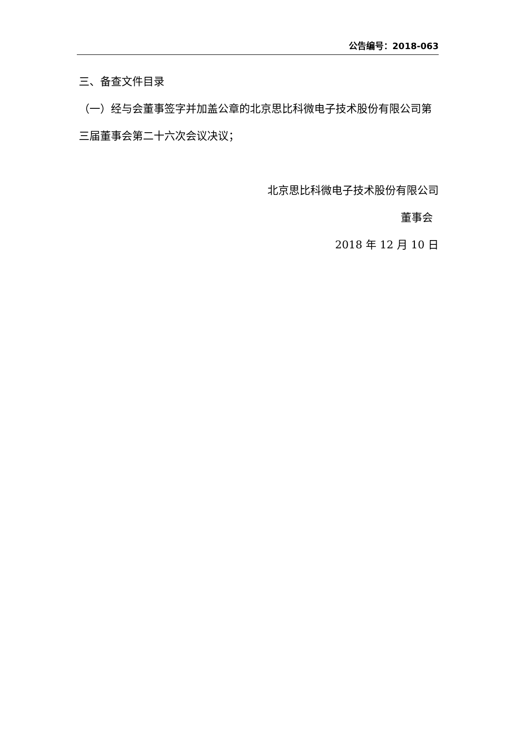公告编号：2018-063
三、备查文件目录
（一）经与会董事签字并加盖公章的北京思比科微电子技术股份有限公司第三届董事会第二十六次会议决议；
北京思比科微电子技术股份有限公司
董事会
2018 年 12 月 10 日